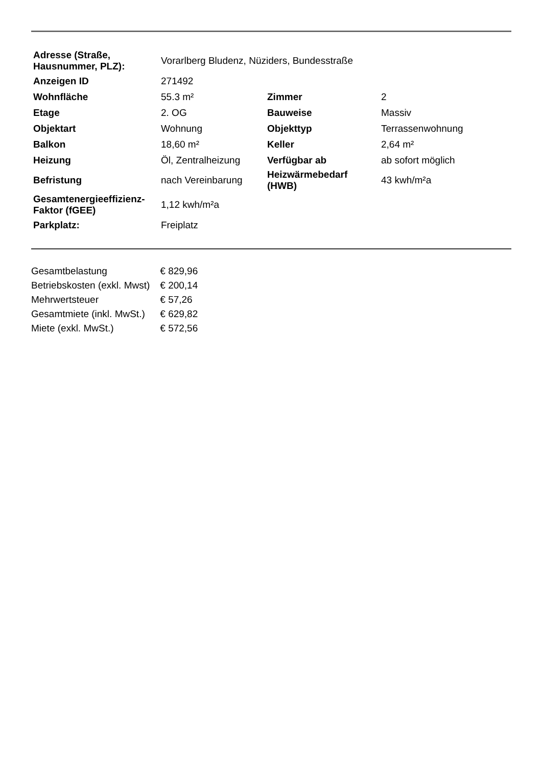| Adresse (Straße, Hausnummer, PLZ): | Vorarlberg Bludenz, Nüziders, Bundesstraße | | |
| Anzeigen ID | 271492 | | |
| Wohnfläche | 55.3 m² | Zimmer | 2 |
| Etage | 2. OG | Bauweise | Massiv |
| Objektart | Wohnung | Objekttyp | Terrassenwohnung |
| Balkon | 18,60 m² | Keller | 2,64 m² |
| Heizung | Öl, Zentralheizung | Verfügbar ab | ab sofort möglich |
| Befristung | nach Vereinbarung | Heizwärmebedarf (HWB) | 43 kwh/m²a |
| Gesamtenergieeffizienz- Faktor (fGEE) | 1,12 kwh/m²a | | |
| Parkplatz: | Freiplatz | | |
| Gesamtbelastung | € 829,96 |
| Betriebskosten (exkl. Mwst) | € 200,14 |
| Mehrwertsteuer | € 57,26 |
| Gesamtmiete (inkl. MwSt.) | € 629,82 |
| Miete (exkl. MwSt.) | € 572,56 |